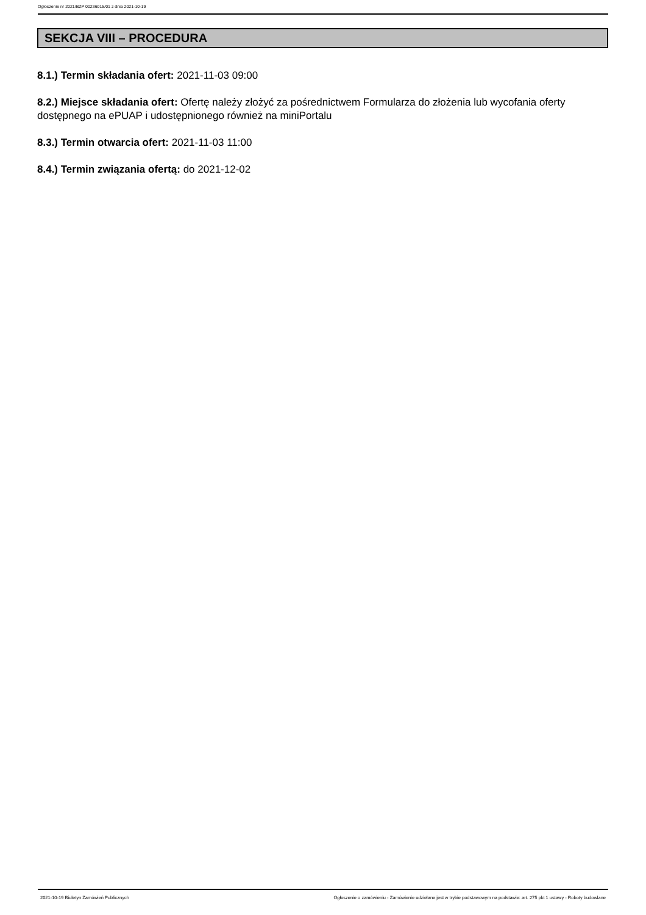Ogłoszenie nr 2021/BZP 00236015/01 z dnia 2021-10-19
SEKCJA VIII – PROCEDURA
8.1.) Termin składania ofert: 2021-11-03 09:00
8.2.) Miejsce składania ofert: Ofertę należy złożyć za pośrednictwem Formularza do złożenia lub wycofania oferty dostępnego na ePUAP i udostępnionego również na miniPortalu
8.3.) Termin otwarcia ofert: 2021-11-03 11:00
8.4.) Termin związania ofertą: do 2021-12-02
2021-10-19 Biuletyn Zamówień Publicznych Ogłoszenie o zamówieniu - Zamówienie udzielane jest w trybie podstawowym na podstawie: art. 275 pkt 1 ustawy - Roboty budowlane